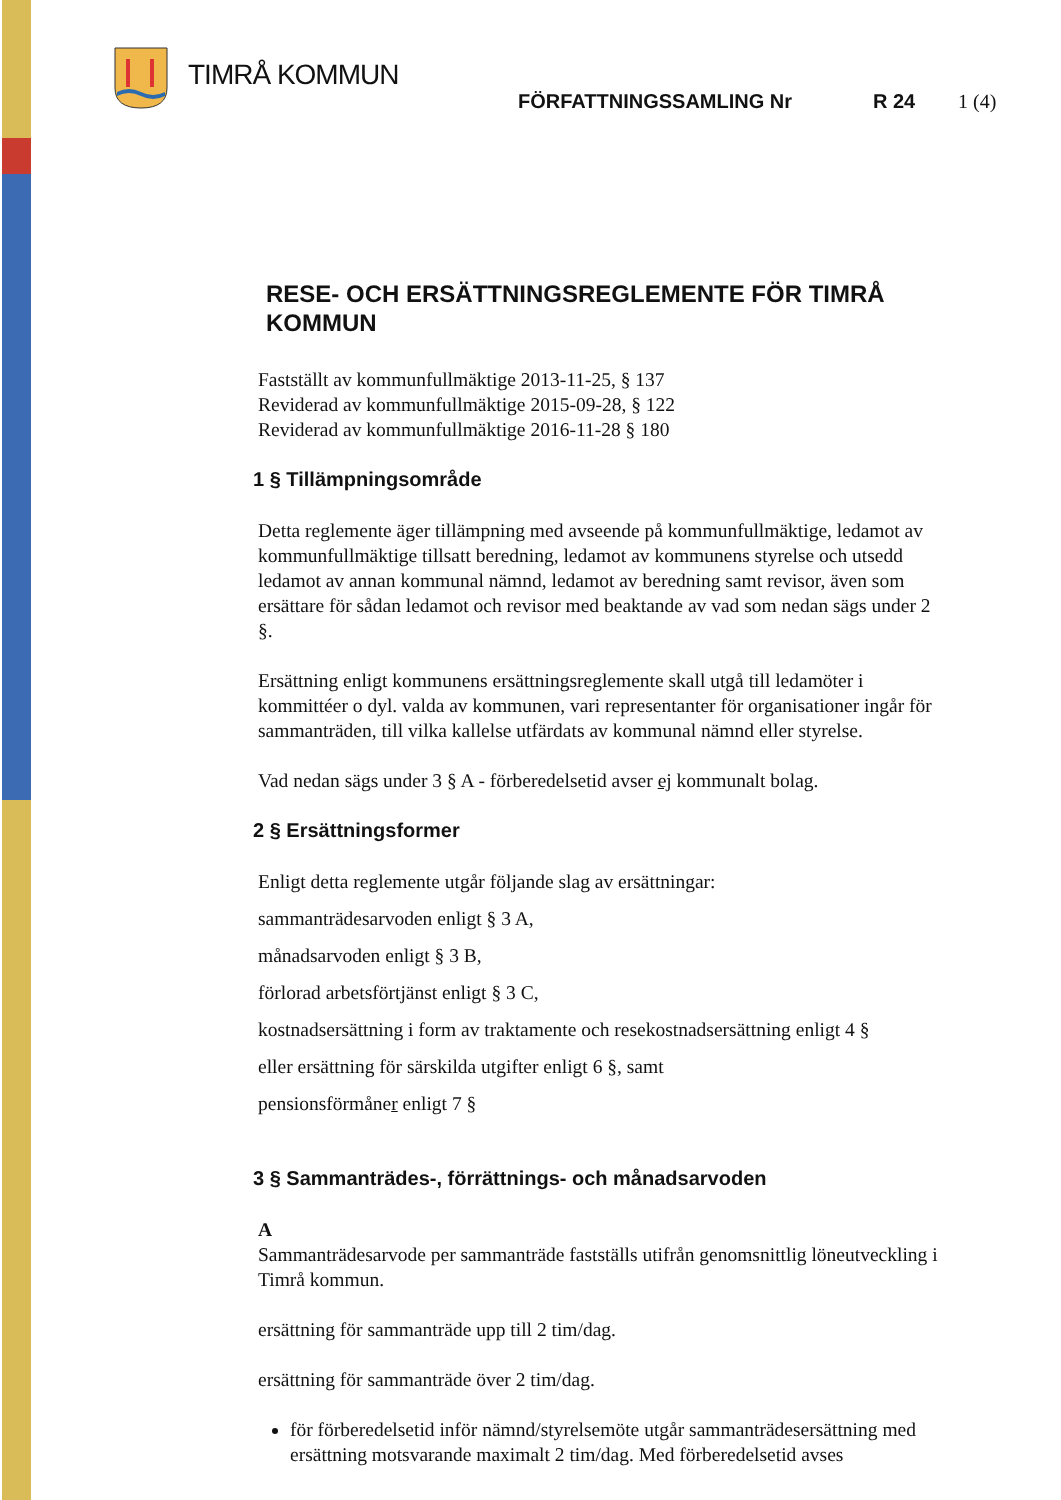TIMRÅ KOMMUN
FÖRFATTNINGSSAMLING Nr R 24 1 (4)
RESE- OCH ERSÄTTNINGSREGLEMENTE FÖR TIMRÅ KOMMUN
Fastställt av kommunfullmäktige 2013-11-25, § 137
Reviderad av kommunfullmäktige 2015-09-28, § 122
Reviderad av kommunfullmäktige 2016-11-28 § 180
1 § Tillämpningsområde
Detta reglemente äger tillämpning med avseende på kommunfullmäktige, ledamot av kommunfullmäktige tillsatt beredning, ledamot av kommunens styrelse och utsedd ledamot av annan kommunal nämnd, ledamot av beredning samt revisor, även som ersättare för sådan ledamot och revisor med beaktande av vad som nedan sägs under 2 §.
Ersättning enligt kommunens ersättningsreglemente skall utgå till ledamöter i kommittéer o dyl. valda av kommunen, vari representanter för organisationer ingår för sammanträden, till vilka kallelse utfärdats av kommunal nämnd eller styrelse.
Vad nedan sägs under 3 § A - förberedelsetid avser ej kommunalt bolag.
2 § Ersättningsformer
Enligt detta reglemente utgår följande slag av ersättningar:
sammanträdesarvoden enligt § 3 A,
månadsarvoden enligt § 3 B,
förlorad arbetsförtjänst enligt § 3 C,
kostnadsersättning i form av traktamente och resekostnadsersättning enligt 4 §
eller ersättning för särskilda utgifter enligt 6 §, samt
pensionsförmåner enligt 7 §
3 § Sammanträdes-, förrättnings- och månadsarvoden
A
Sammanträdesarvode per sammanträde fastställs utifrån genomsnittlig löneutveckling i Timrå kommun.
ersättning för sammanträde upp till 2 tim/dag.
ersättning för sammanträde över 2 tim/dag.
för förberedelsetid inför nämnd/styrelsemöte utgår sammanträdesersättning med ersättning motsvarande maximalt 2 tim/dag. Med förberedelsetid avses